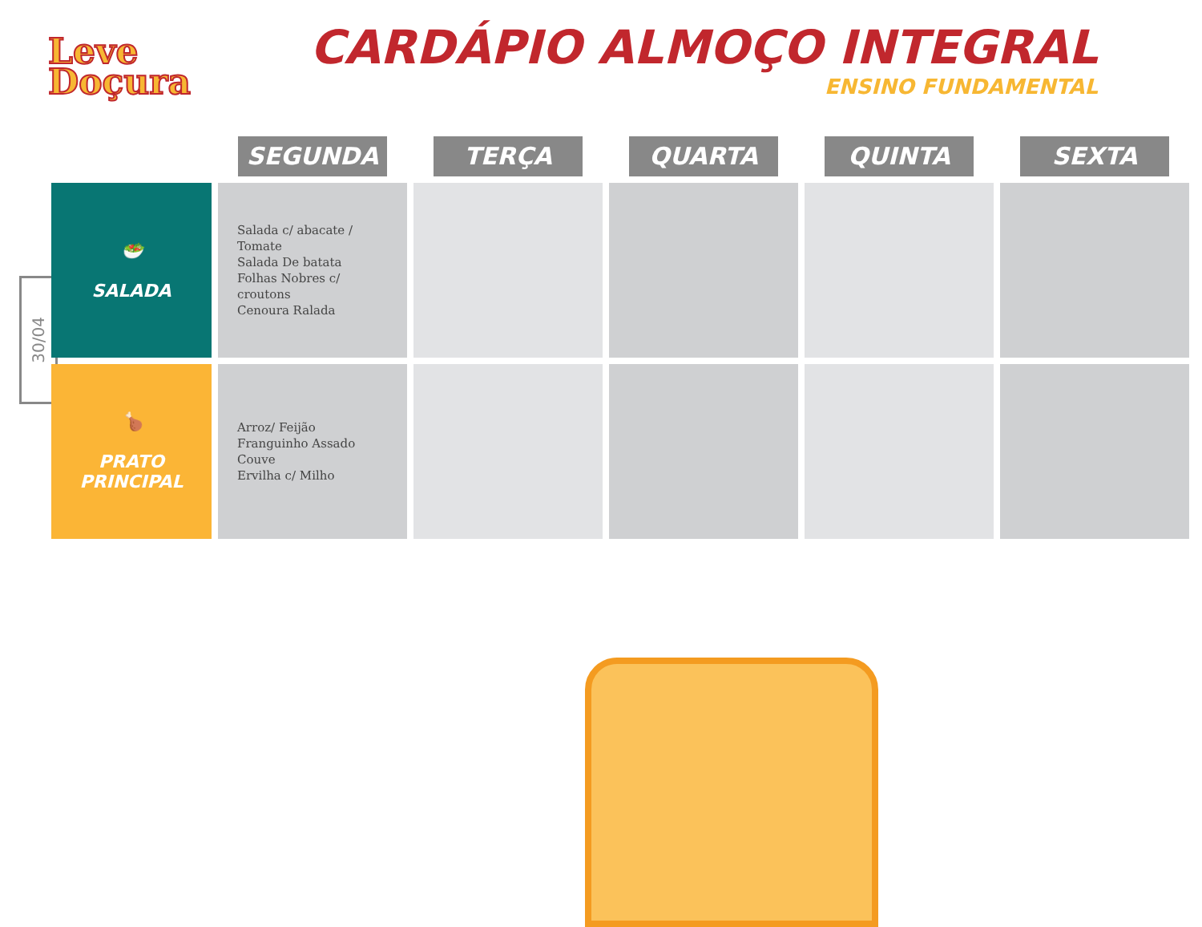Leve
Doçura
CARDÁPIO ALMOÇO INTEGRAL
ENSINO FUNDAMENTAL
30/04
| | SEGUNDA | TERÇA | QUARTA | QUINTA | SEXTA |
| --- | --- | --- | --- | --- | --- |
| 🥗 SALADA | Salada c/ abacate / Tomate Salada De batata Folhas Nobres c/ croutons Cenoura Ralada | | | | |
| 🍗 PRATO PRINCIPAL | Arroz/ Feijão Franguinho Assado Couve Ervilha c/ Milho | | | | |